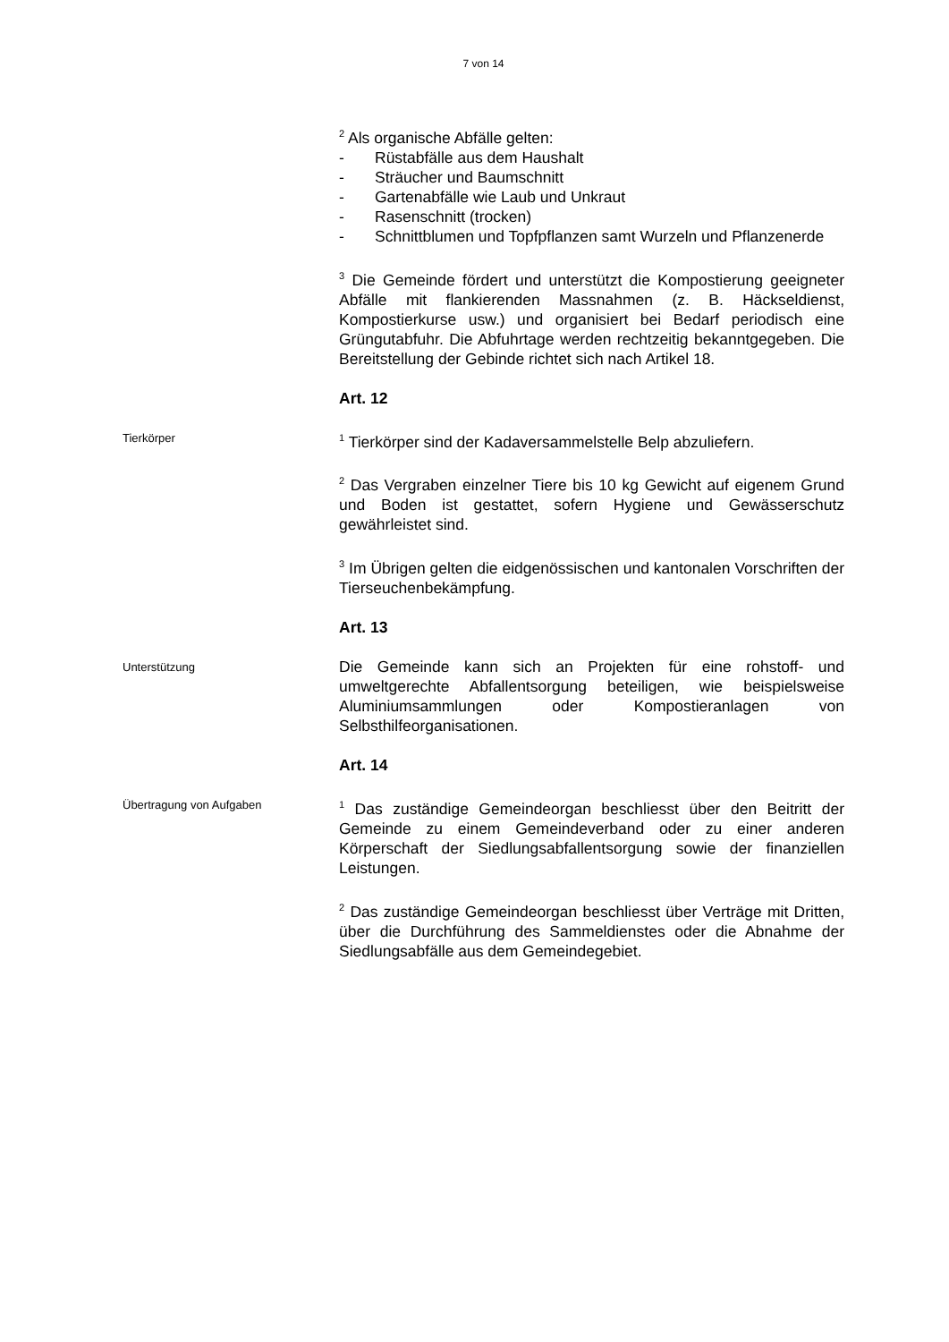7 von 14
<sup>2</sup> Als organische Abfälle gelten:
- Rüstabfälle aus dem Haushalt
- Sträucher und Baumschnitt
- Gartenabfälle wie Laub und Unkraut
- Rasenschnitt (trocken)
- Schnittblumen und Topfpflanzen samt Wurzeln und Pflanzenerde
<sup>3</sup> Die Gemeinde fördert und unterstützt die Kompostierung geeigneter Abfälle mit flankierenden Massnahmen (z. B. Häckseldienst, Kompostierkurse usw.) und organisiert bei Bedarf periodisch eine Grüngutabfuhr. Die Abfuhrtage werden rechtzeitig bekanntgegeben. Die Bereitstellung der Gebinde richtet sich nach Artikel 18.
Art. 12
Tierkörper
<sup>1</sup> Tierkörper sind der Kadaversammelstelle Belp abzuliefern.
<sup>2</sup> Das Vergraben einzelner Tiere bis 10 kg Gewicht auf eigenem Grund und Boden ist gestattet, sofern Hygiene und Gewässerschutz gewährleistet sind.
<sup>3</sup> Im Übrigen gelten die eidgenössischen und kantonalen Vorschriften der Tierseuchenbekämpfung.
Art. 13
Unterstützung
Die Gemeinde kann sich an Projekten für eine rohstoff- und umweltgerechte Abfallentsorgung beteiligen, wie beispielsweise Aluminiumsammlungen oder Kompostieranlagen von Selbsthilfeorganisationen.
Art. 14
Übertragung von Aufgaben
<sup>1</sup> Das zuständige Gemeindeorgan beschliesst über den Beitritt der Gemeinde zu einem Gemeindeverband oder zu einer anderen Körperschaft der Siedlungsabfallentsorgung sowie der finanziellen Leistungen.
<sup>2</sup> Das zuständige Gemeindeorgan beschliesst über Verträge mit Dritten, über die Durchführung des Sammeldienstes oder die Abnahme der Siedlungsabfälle aus dem Gemeindegebiet.